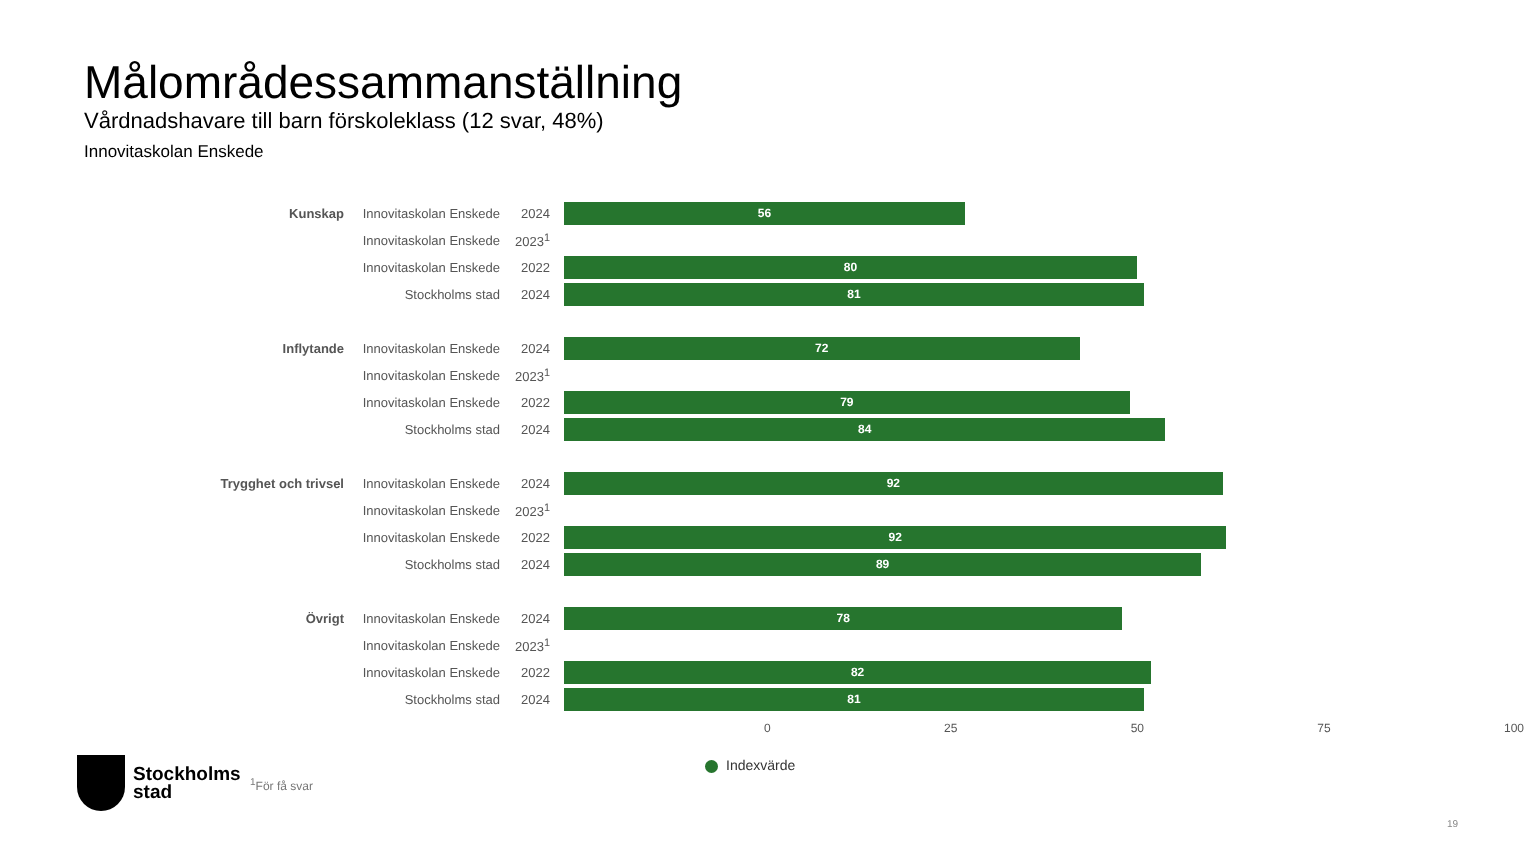Målområdessammanställning
Vårdnadshavare till barn förskoleklass (12 svar, 48%)
Innovitaskolan Enskede
Kunskap Innovitaskolan Enskede 2024
56
Innovitaskolan Enskede 2023<sup>1</sup>
Innovitaskolan Enskede 2022
80
Stockholms stad 2024
81
Inflytande Innovitaskolan Enskede 2024
72
Innovitaskolan Enskede 2023<sup>1</sup>
Innovitaskolan Enskede 2022
79
Stockholms stad 2024
84
Trygghet och trivsel Innovitaskolan Enskede 2024
92
Innovitaskolan Enskede 2023<sup>1</sup>
Innovitaskolan Enskede 2022
92
Stockholms stad 2024
89
Övrigt Innovitaskolan Enskede 2024
78
Innovitaskolan Enskede 2023<sup>1</sup>
Innovitaskolan Enskede 2022
82
Stockholms stad 2024
81
0 25 50 75 100
Indexvärde
Stockholms
stad
<sup>1</sup> För få svar
19